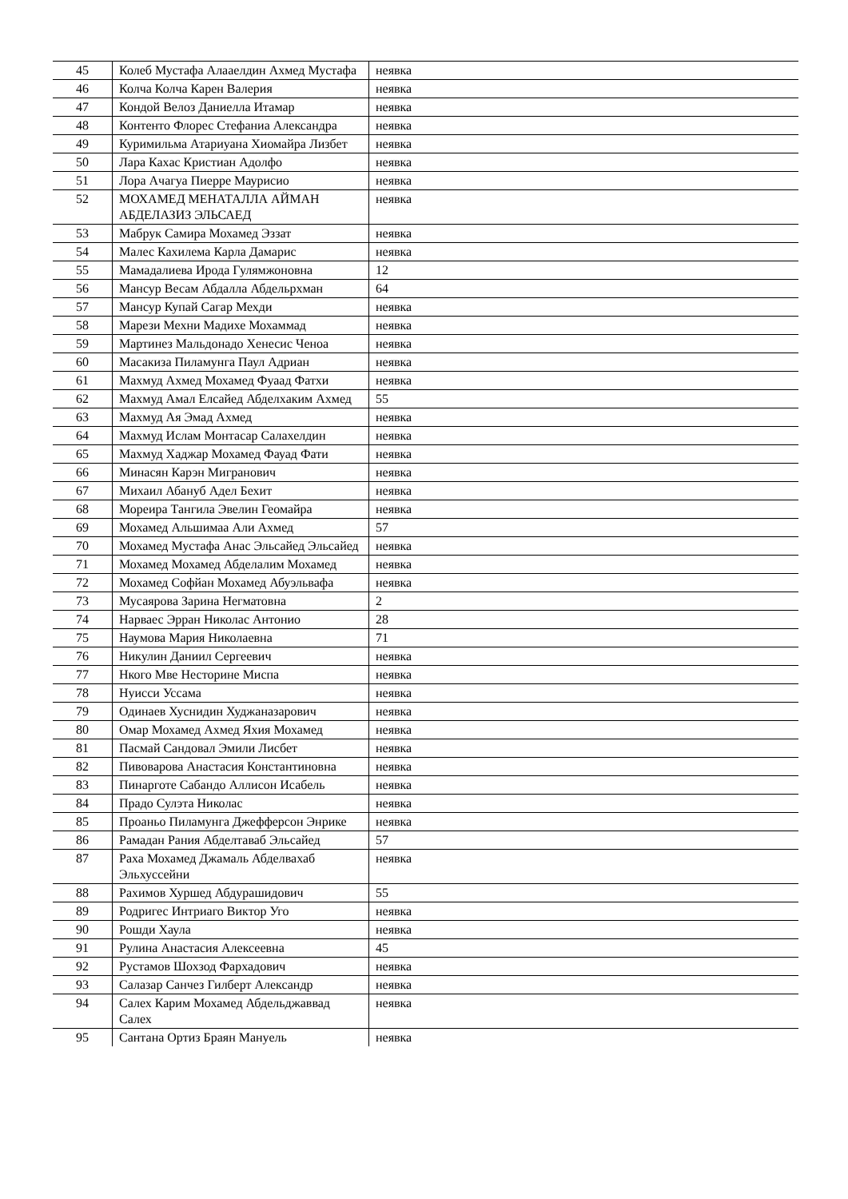| 45 | Колеб Мустафа Алааелдин Ахмед Мустафа | неявка |
| 46 | Колча Колча Карен Валерия | неявка |
| 47 | Кондой Велоз Даниелла Итамар | неявка |
| 48 | Контенто Флорес Стефаниа Александра | неявка |
| 49 | Куримильма Атариуана Хиомайра Лизбет | неявка |
| 50 | Лара Кахас Кристиан Адолфо | неявка |
| 51 | Лора Ачагуа Пиерре Маурисио | неявка |
| 52 | МОХАМЕД МЕНАТАЛЛА АЙМАН АБДЕЛАЗИЗ ЭЛЬСАЕД | неявка |
| 53 | Мабрук Самира Мохамед Эззат | неявка |
| 54 | Малес Кахилема Карла Дамарис | неявка |
| 55 | Мамадалиева Ирода Гулямжоновна | 12 |
| 56 | Мансур Весам Абдалла Абдельрхман | 64 |
| 57 | Мансур Купай Сагар Мехди | неявка |
| 58 | Марези Мехни Мадихе Мохаммад | неявка |
| 59 | Мартинез Мальдонадо Хенесис Ченоа | неявка |
| 60 | Масакиза Пиламунга Паул Адриан | неявка |
| 61 | Махмуд Ахмед Мохамед Фуаад Фатхи | неявка |
| 62 | Махмуд Амал Елсайед Абделхаким Ахмед | 55 |
| 63 | Махмуд Ая Эмад Ахмед | неявка |
| 64 | Махмуд Ислам Монтасар Салахелдин | неявка |
| 65 | Махмуд Хаджар Мохамед Фауад Фати | неявка |
| 66 | Минасян Карэн Мигранович | неявка |
| 67 | Михаил Абануб Адел Бехит | неявка |
| 68 | Мореира Тангила Эвелин Геомайра | неявка |
| 69 | Мохамед Альшимаа Али Ахмед | 57 |
| 70 | Мохамед Мустафа Анас Эльсайед Эльсайед | неявка |
| 71 | Мохамед Мохамед Абделалим Мохамед | неявка |
| 72 | Мохамед Софйан Мохамед Абуэльвафа | неявка |
| 73 | Мусаярова Зарина Негматовна | 2 |
| 74 | Нарваес Эрран Николас Антонио | 28 |
| 75 | Наумова Мария Николаевна | 71 |
| 76 | Никулин Даниил Сергеевич | неявка |
| 77 | Нкого Мве Несторине Миспа | неявка |
| 78 | Нуисси Уссама | неявка |
| 79 | Одинаев Хуснидин Худжаназарович | неявка |
| 80 | Омар Мохамед Ахмед Яхия Мохамед | неявка |
| 81 | Пасмай Сандовал Эмили Лисбет | неявка |
| 82 | Пивоварова Анастасия Константиновна | неявка |
| 83 | Пинарготе Сабандо Аллисон Исабель | неявка |
| 84 | Прадо Сулэта Николас | неявка |
| 85 | Проаньо Пиламунга Джефферсон Энрике | неявка |
| 86 | Рамадан Рания Абделтаваб Эльсайед | 57 |
| 87 | Раха Мохамед Джамаль Абделвахаб Эльхуссейни | неявка |
| 88 | Рахимов Хуршед Абдурашидович | 55 |
| 89 | Родригес Интриаго Виктор Уго | неявка |
| 90 | Рошди Хаула | неявка |
| 91 | Рулина Анастасия Алексеевна | 45 |
| 92 | Рустамов Шохзод Фархадович | неявка |
| 93 | Салазар Санчез Гилберт Александр | неявка |
| 94 | Салех Карим Мохамед Абдельджаввад Салех | неявка |
| 95 | Сантана Ортиз Браян Мануель | неявка |